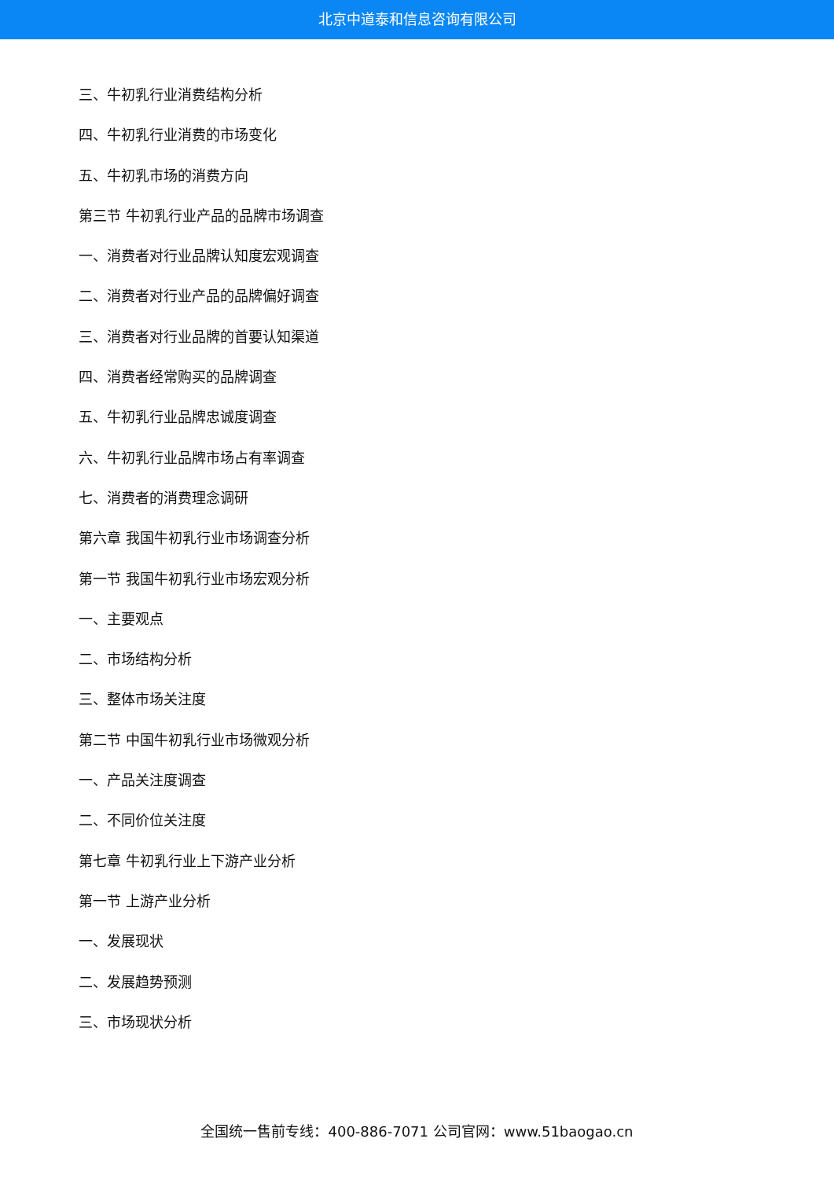北京中道泰和信息咨询有限公司
三、牛初乳行业消费结构分析
四、牛初乳行业消费的市场变化
五、牛初乳市场的消费方向
第三节 牛初乳行业产品的品牌市场调查
一、消费者对行业品牌认知度宏观调查
二、消费者对行业产品的品牌偏好调查
三、消费者对行业品牌的首要认知渠道
四、消费者经常购买的品牌调查
五、牛初乳行业品牌忠诚度调查
六、牛初乳行业品牌市场占有率调查
七、消费者的消费理念调研
第六章 我国牛初乳行业市场调查分析
第一节 我国牛初乳行业市场宏观分析
一、主要观点
二、市场结构分析
三、整体市场关注度
第二节 中国牛初乳行业市场微观分析
一、产品关注度调查
二、不同价位关注度
第七章 牛初乳行业上下游产业分析
第一节 上游产业分析
一、发展现状
二、发展趋势预测
三、市场现状分析
全国统一售前专线：400-886-7071 公司官网：www.51baogao.cn